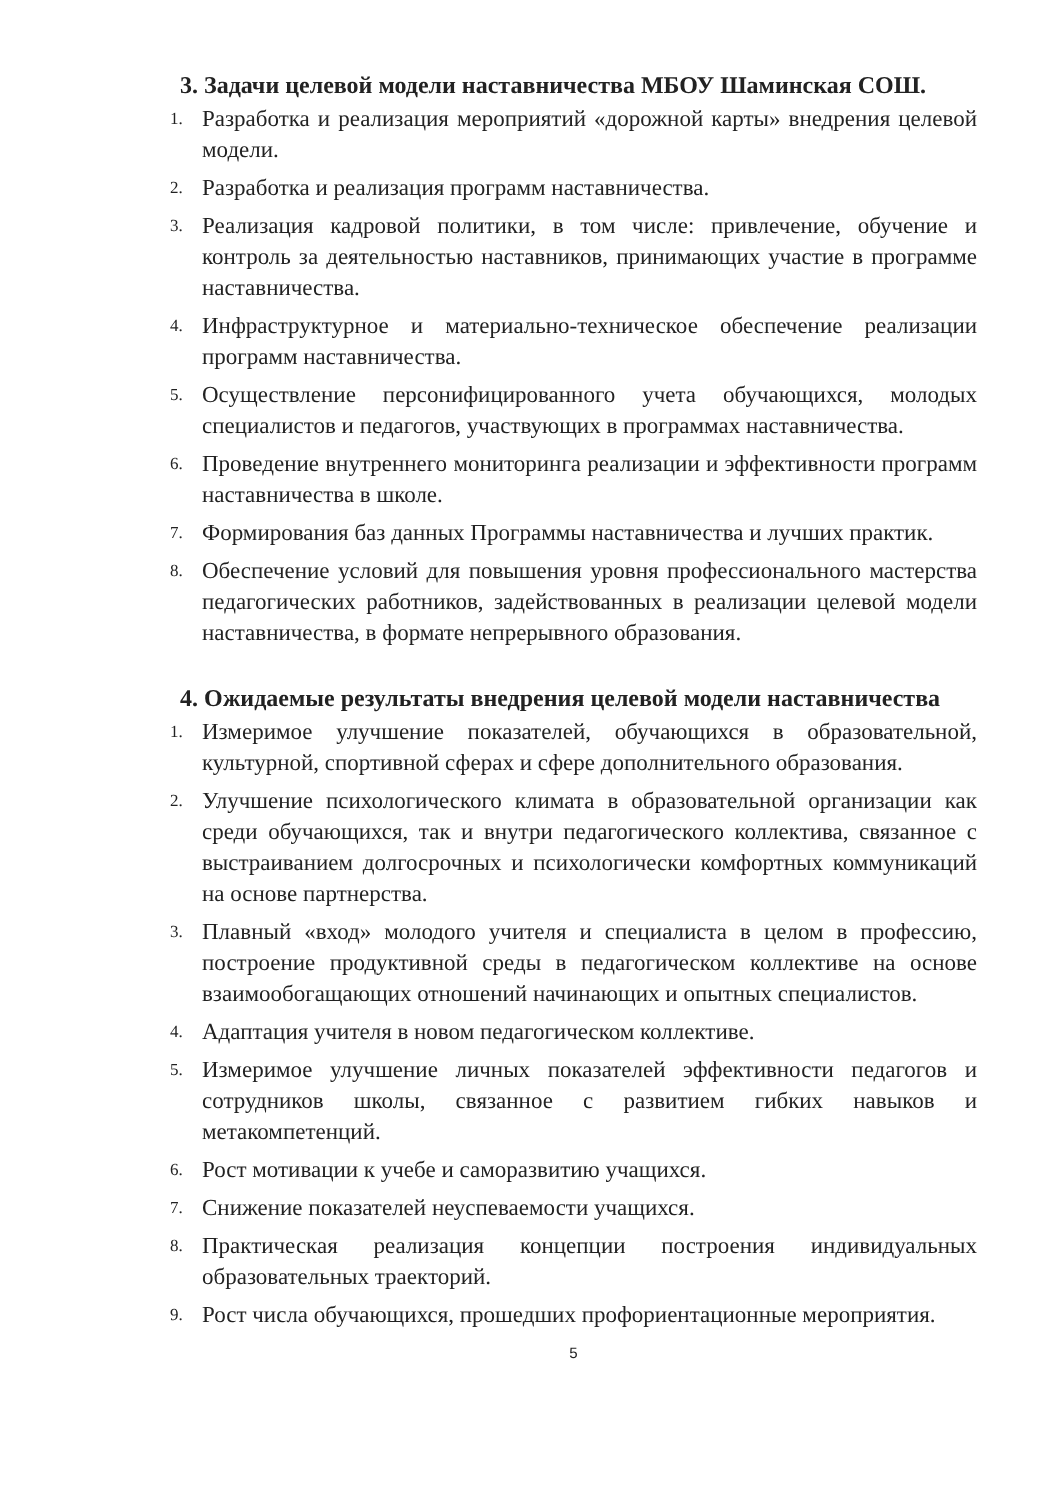3. Задачи целевой модели наставничества МБОУ Шаминская СОШ.
1. Разработка и реализация мероприятий «дорожной карты» внедрения целевой модели.
2. Разработка и реализация программ наставничества.
3. Реализация кадровой политики, в том числе: привлечение, обучение и контроль за деятельностью наставников, принимающих участие в программе наставничества.
4. Инфраструктурное и материально-техническое обеспечение реализации программ наставничества.
5. Осуществление персонифицированного учета обучающихся, молодых специалистов и педагогов, участвующих в программах наставничества.
6. Проведение внутреннего мониторинга реализации и эффективности программ наставничества в школе.
7. Формирования баз данных Программы наставничества и лучших практик.
8. Обеспечение условий для повышения уровня профессионального мастерства педагогических работников, задействованных в реализации целевой модели наставничества, в формате непрерывного образования.
4. Ожидаемые результаты внедрения целевой модели наставничества
1. Измеримое улучшение показателей, обучающихся в образовательной, культурной, спортивной сферах и сфере дополнительного образования.
2. Улучшение психологического климата в образовательной организации как среди обучающихся, так и внутри педагогического коллектива, связанное с выстраиванием долгосрочных и психологически комфортных коммуникаций на основе партнерства.
3. Плавный «вход» молодого учителя и специалиста в целом в профессию, построение продуктивной среды в педагогическом коллективе на основе взаимообогащающих отношений начинающих и опытных специалистов.
4. Адаптация учителя в новом педагогическом коллективе.
5. Измеримое улучшение личных показателей эффективности педагогов и сотрудников школы, связанное с развитием гибких навыков и метакомпетенций.
6. Рост мотивации к учебе и саморазвитию учащихся.
7. Снижение показателей неуспеваемости учащихся.
8. Практическая реализация концепции построения индивидуальных образовательных траекторий.
9. Рост числа обучающихся, прошедших профориентационные мероприятия.
5